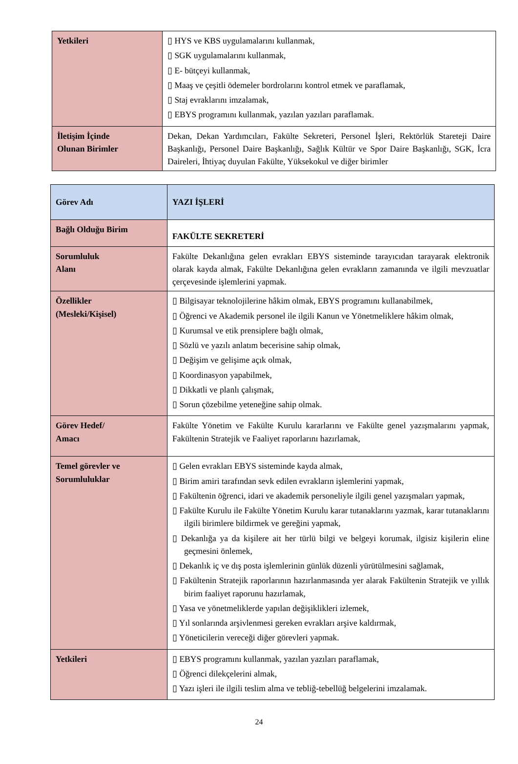| Yetkileri | ▯ HYS ve KBS uygulamalarını kullanmak, ▯ SGK uygulamalarını kullanmak, ▯ E- bütçeyi kullanmak, ▯ Maaş ve çeşitli ödemeler bordrolarını kontrol etmek ve paraflamak, ▯ Staj evraklarını imzalamak, ▯ EBYS programını kullanmak, yazılan yazıları paraflamak. |
| İletişim İçinde Olunan Birimler | Dekan, Dekan Yardımcıları, Fakülte Sekreteri, Personel İşleri, Rektörlük Stareteji Daire Başkanlığı, Personel Daire Başkanlığı, Sağlık Kültür ve Spor Daire Başkanlığı, SGK, İcra Daireleri, İhtiyaç duyulan Fakülte, Yüksekokul ve diğer birimler |
| Görev Adı | YAZI İŞLERİ |
| Bağlı Olduğu Birim | FAKÜLTE SEKRETERİ |
| Sorumluluk Alanı | Fakülte Dekanlığına gelen evrakları EBYS sisteminde tarayıcıdan tarayarak elektronik olarak kayda almak, Fakülte Dekanlığına gelen evrakların zamanında ve ilgili mevzuatlar çerçevesinde işlemlerini yapmak. |
| Özellikler (Mesleki/Kişisel) | ▯ Bilgisayar teknolojilerine hâkim olmak, EBYS programını kullanabilmek, ▯ Öğrenci ve Akademik personel ile ilgili Kanun ve Yönetmeliklere hâkim olmak, ▯ Kurumsal ve etik prensiplere bağlı olmak, ▯ Sözlü ve yazılı anlatım becerisine sahip olmak, ▯ Değişim ve gelişime açık olmak, ▯ Koordinasyon yapabilmek, ▯ Dikkatli ve planlı çalışmak, ▯ Sorun çözebilme yeteneğine sahip olmak. |
| Görev Hedef/ Amacı | Fakülte Yönetim ve Fakülte Kurulu kararlarını ve Fakülte genel yazışmalarını yapmak, Fakültenin Stratejik ve Faaliyet raporlarını hazırlamak, |
| Temel görevler ve Sorumluluklar | ▯ Gelen evrakları EBYS sisteminde kayda almak, ▯ Birim amiri tarafından sevk edilen evrakların işlemlerini yapmak, ▯ Fakültenin öğrenci, idari ve akademik personeliyle ilgili genel yazışmaları yapmak, ▯ Fakülte Kurulu ile Fakülte Yönetim Kurulu karar tutanaklarını yazmak, karar tutanaklarını ilgili birimlere bildirmek ve gereğini yapmak, ▯ Dekanlığa ya da kişilere ait her türlü bilgi ve belgeyi korumak, ilgisiz kişilerin eline geçmesini önlemek, ▯ Dekanlık iç ve dış posta işlemlerinin günlük düzenli yürütülmesini sağlamak, ▯ Fakültenin Stratejik raporlarının hazırlanmasında yer alarak Fakültenin Stratejik ve yıllık birim faaliyet raporunu hazırlamak, ▯ Yasa ve yönetmeliklerde yapılan değişiklikleri izlemek, ▯ Yıl sonlarında arşivlenmesi gereken evrakları arşive kaldırmak, ▯ Yöneticilerin vereceği diğer görevleri yapmak. |
| Yetkileri | ▯ EBYS programını kullanmak, yazılan yazıları paraflamak, ▯ Öğrenci dilekçelerini almak, ▯ Yazı işleri ile ilgili teslim alma ve tebliğ-tebellüğ belgelerini imzalamak. |
24